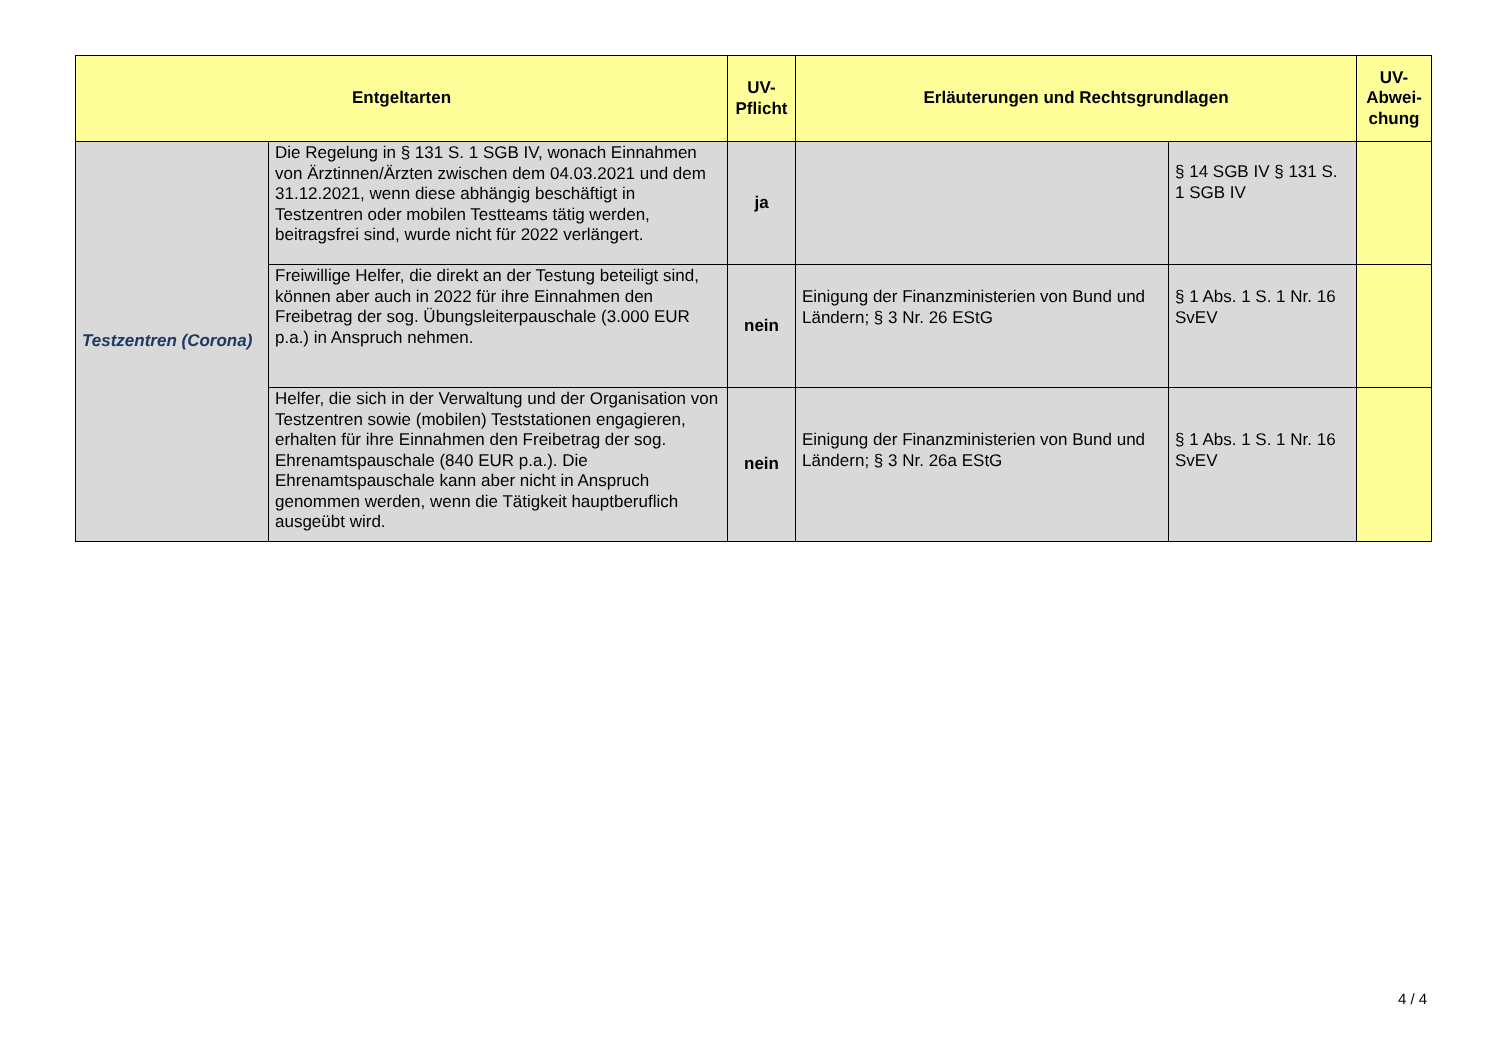| Entgeltarten | | UV- Pflicht | Erläuterungen und Rechtsgrundlagen | | UV- Abwei- chung |
| --- | --- | --- | --- | --- | --- |
| Testzentren (Corona) | Die Regelung in § 131 S. 1 SGB IV, wonach Einnahmen von Ärztinnen/Ärzten zwischen dem 04.03.2021 und dem 31.12.2021, wenn diese abhängig beschäftigt in Testzentren oder mobilen Testteams tätig werden, beitragsfrei sind, wurde nicht für 2022 verlängert. | ja | | § 14 SGB IV § 131 S. 1 SGB IV | |
| | Freiwillige Helfer, die direkt an der Testung beteiligt sind, können aber auch in 2022 für ihre Einnahmen den Freibetrag der sog. Übungsleiterpauschale (3.000 EUR p.a.) in Anspruch nehmen. | nein | Einigung der Finanzministerien von Bund und Ländern; § 3 Nr. 26 EStG | § 1 Abs. 1 S. 1 Nr. 16 SvEV | |
| | Helfer, die sich in der Verwaltung und der Organisation von Testzentren sowie (mobilen) Teststationen engagieren, erhalten für ihre Einnahmen den Freibetrag der sog. Ehrenamtspauschale (840 EUR p.a.). Die Ehrenamtspauschale kann aber nicht in Anspruch genommen werden, wenn die Tätigkeit hauptberuflich ausgeübt wird. | nein | Einigung der Finanzministerien von Bund und Ländern; § 3 Nr. 26a EStG | § 1 Abs. 1 S. 1 Nr. 16 SvEV | |
4 / 4